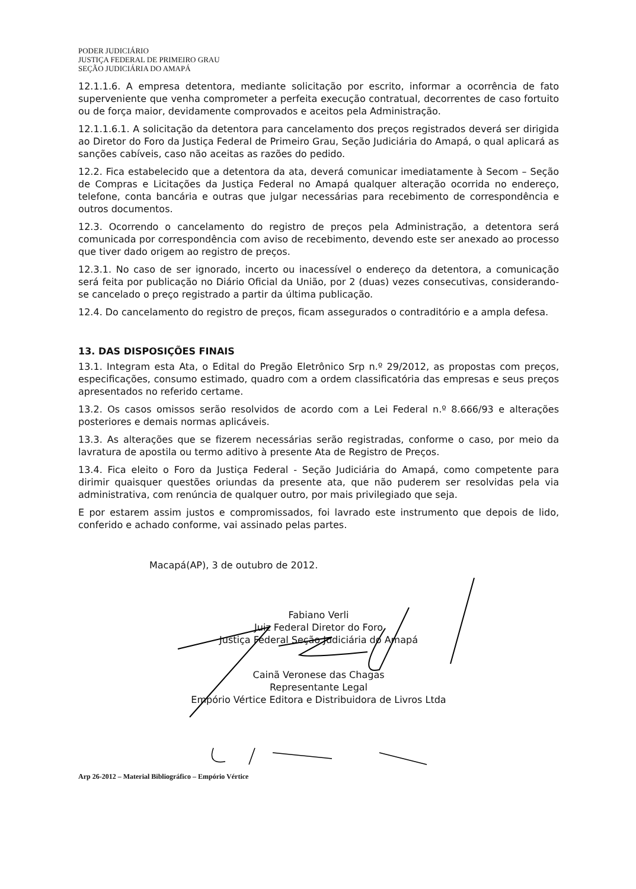PODER JUDICIÁRIO
JUSTIÇA FEDERAL DE PRIMEIRO GRAU
SEÇÃO JUDICIÁRIA DO AMAPÁ
12.1.1.6. A empresa detentora, mediante solicitação por escrito, informar a ocorrência de fato superveniente que venha comprometer a perfeita execução contratual, decorrentes de caso fortuito ou de força maior, devidamente comprovados e aceitos pela Administração.
12.1.1.6.1. A solicitação da detentora para cancelamento dos preços registrados deverá ser dirigida ao Diretor do Foro da Justiça Federal de Primeiro Grau, Seção Judiciária do Amapá, o qual aplicará as sanções cabíveis, caso não aceitas as razões do pedido.
12.2. Fica estabelecido que a detentora da ata, deverá comunicar imediatamente à Secom – Seção de Compras e Licitações da Justiça Federal no Amapá qualquer alteração ocorrida no endereço, telefone, conta bancária e outras que julgar necessárias para recebimento de correspondência e outros documentos.
12.3. Ocorrendo o cancelamento do registro de preços pela Administração, a detentora será comunicada por correspondência com aviso de recebimento, devendo este ser anexado ao processo que tiver dado origem ao registro de preços.
12.3.1. No caso de ser ignorado, incerto ou inacessível o endereço da detentora, a comunicação será feita por publicação no Diário Oficial da União, por 2 (duas) vezes consecutivas, considerando-se cancelado o preço registrado a partir da última publicação.
12.4. Do cancelamento do registro de preços, ficam assegurados o contraditório e a ampla defesa.
13. DAS DISPOSIÇÕES FINAIS
13.1. Integram esta Ata, o Edital do Pregão Eletrônico Srp n.º 29/2012, as propostas com preços, especificações, consumo estimado, quadro com a ordem classificatória das empresas e seus preços apresentados no referido certame.
13.2. Os casos omissos serão resolvidos de acordo com a Lei Federal n.º 8.666/93 e alterações posteriores e demais normas aplicáveis.
13.3. As alterações que se fizerem necessárias serão registradas, conforme o caso, por meio da lavratura de apostila ou termo aditivo à presente Ata de Registro de Preços.
13.4. Fica eleito o Foro da Justiça Federal - Seção Judiciária do Amapá, como competente para dirimir quaisquer questões oriundas da presente ata, que não puderem ser resolvidas pela via administrativa, com renúncia de qualquer outro, por mais privilegiado que seja.
E por estarem assim justos e compromissados, foi lavrado este instrumento que depois de lido, conferido e achado conforme, vai assinado pelas partes.
Macapá(AP), 3 de outubro de 2012.
Fabiano Verli
Juiz Federal Diretor do Foro
Justiça Federal Seção Judiciária do Amapá
Cainã Veronese das Chagas
Representante Legal
Empório Vértice Editora e Distribuidora de Livros Ltda
Arp 26-2012 – Material Bibliográfico – Empório Vértice